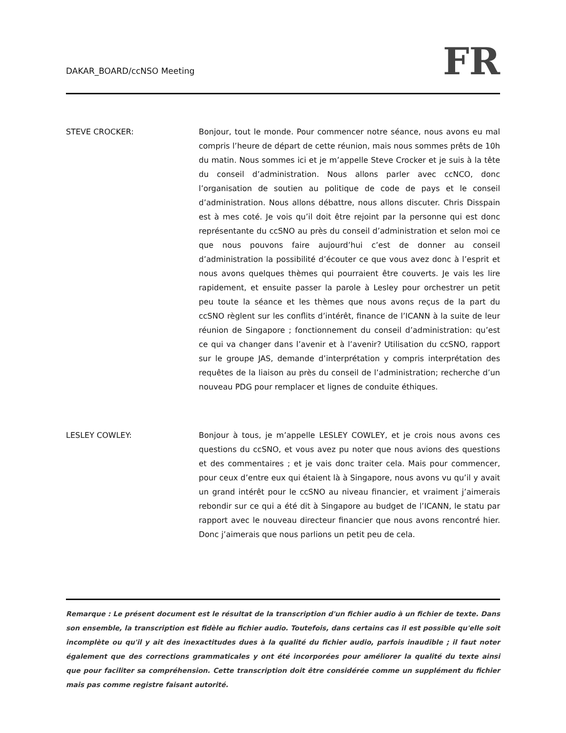DAKAR_BOARD/ccNSO Meeting
FR
STEVE CROCKER: Bonjour, tout le monde. Pour commencer notre séance, nous avons eu mal compris l’heure de départ de cette réunion, mais nous sommes prêts de 10h du matin. Nous sommes ici et je m’appelle Steve Crocker et je suis à la tête du conseil d’administration. Nous allons parler avec ccNCO, donc l’organisation de soutien au politique de code de pays et le conseil d’administration. Nous allons débattre, nous allons discuter. Chris Disspain est à mes coté. Je vois qu’il doit être rejoint par la personne qui est donc représentante du ccSNO au près du conseil d’administration et selon moi ce que nous pouvons faire aujourd’hui c’est de donner au conseil d’administration la possibilité d’écouter ce que vous avez donc à l’esprit et nous avons quelques thèmes qui pourraient être couverts. Je vais les lire rapidement, et ensuite passer la parole à Lesley pour orchestrer un petit peu toute la séance et les thèmes que nous avons reçus de la part du ccSNO règlent sur les conflits d’intérêt, finance de l’ICANN à la suite de leur réunion de Singapore ; fonctionnement du conseil d’administration: qu’est ce qui va changer dans l’avenir et à l’avenir? Utilisation du ccSNO, rapport sur le groupe JAS, demande d’interprétation y compris interprétation des requêtes de la liaison au près du conseil de l’administration; recherche d’un nouveau PDG pour remplacer et lignes de conduite éthiques.
LESLEY COWLEY: Bonjour à tous, je m’appelle LESLEY COWLEY, et je crois nous avons ces questions du ccSNO, et vous avez pu noter que nous avions des questions et des commentaires ; et je vais donc traiter cela. Mais pour commencer, pour ceux d’entre eux qui étaient là à Singapore, nous avons vu qu’il y avait un grand intérêt pour le ccSNO au niveau financier, et vraiment j’aimerais rebondir sur ce qui a été dit à Singapore au budget de l’ICANN, le statu par rapport avec le nouveau directeur financier que nous avons rencontré hier. Donc j’aimerais que nous parlions un petit peu de cela.
Remarque : Le présent document est le résultat de la transcription d'un fichier audio à un fichier de texte. Dans son ensemble, la transcription est fidèle au fichier audio. Toutefois, dans certains cas il est possible qu'elle soit incomplète ou qu'il y ait des inexactitudes dues à la qualité du fichier audio, parfois inaudible ; il faut noter également que des corrections grammaticales y ont été incorporées pour améliorer la qualité du texte ainsi que pour faciliter sa compréhension. Cette transcription doit être considérée comme un supplément du fichier mais pas comme registre faisant autorité.